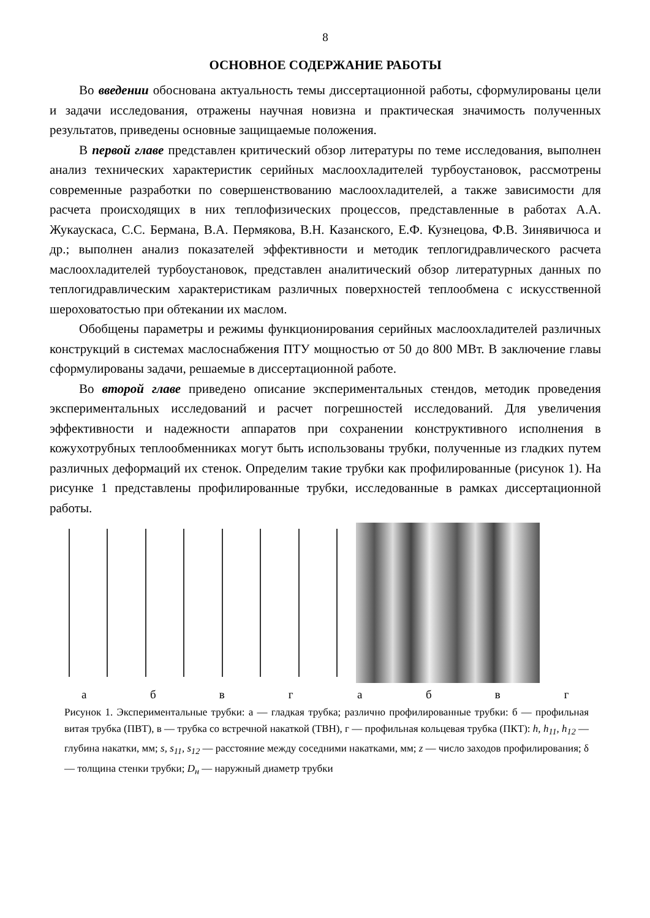8
ОСНОВНОЕ СОДЕРЖАНИЕ РАБОТЫ
Во введении обоснована актуальность темы диссертационной работы, сформулированы цели и задачи исследования, отражены научная новизна и практическая значимость полученных результатов, приведены основные защищаемые положения.
В первой главе представлен критический обзор литературы по теме исследования, выполнен анализ технических характеристик серийных маслоохладителей турбоустановок, рассмотрены современные разработки по совершенствованию маслоохладителей, а также зависимости для расчета происходящих в них теплофизических процессов, представленные в работах А.А. Жукаускаса, С.С. Бермана, В.А. Пермякова, В.Н. Казанского, Е.Ф. Кузнецова, Ф.В. Зинявичюса и др.; выполнен анализ показателей эффективности и методик теплогидравлического расчета маслоохладителей турбоустановок, представлен аналитический обзор литературных данных по теплогидравлическим характеристикам различных поверхностей теплообмена с искусственной шероховатостью при обтекании их маслом.
Обобщены параметры и режимы функционирования серийных маслоохладителей различных конструкций в системах маслоснабжения ПТУ мощностью от 50 до 800 МВт. В заключение главы сформулированы задачи, решаемые в диссертационной работе.
Во второй главе приведено описание экспериментальных стендов, методик проведения экспериментальных исследований и расчет погрешностей исследований. Для увеличения эффективности и надежности аппаратов при сохранении конструктивного исполнения в кожухотрубных теплообменниках могут быть использованы трубки, полученные из гладких путем различных деформаций их стенок. Определим такие трубки как профилированные (рисунок 1). На рисунке 1 представлены профилированные трубки, исследованные в рамках диссертационной работы.
абвгабвг
Рисунок 1. Экспериментальные трубки: а — гладкая трубка; различно профилированные трубки: б — профильная витая трубка (ПВТ), в — трубка со встречной накаткой (ТВН), г — профильная кольцевая трубка (ПКТ): h, h<sub>11</sub>, h<sub>12</sub> — глубина накатки, мм; s, s<sub>11</sub>, s<sub>12</sub> — расстояние между соседними накатками, мм; z — число заходов профилирования; δ — толщина стенки трубки; D<sub>н</sub> — наружный диаметр трубки